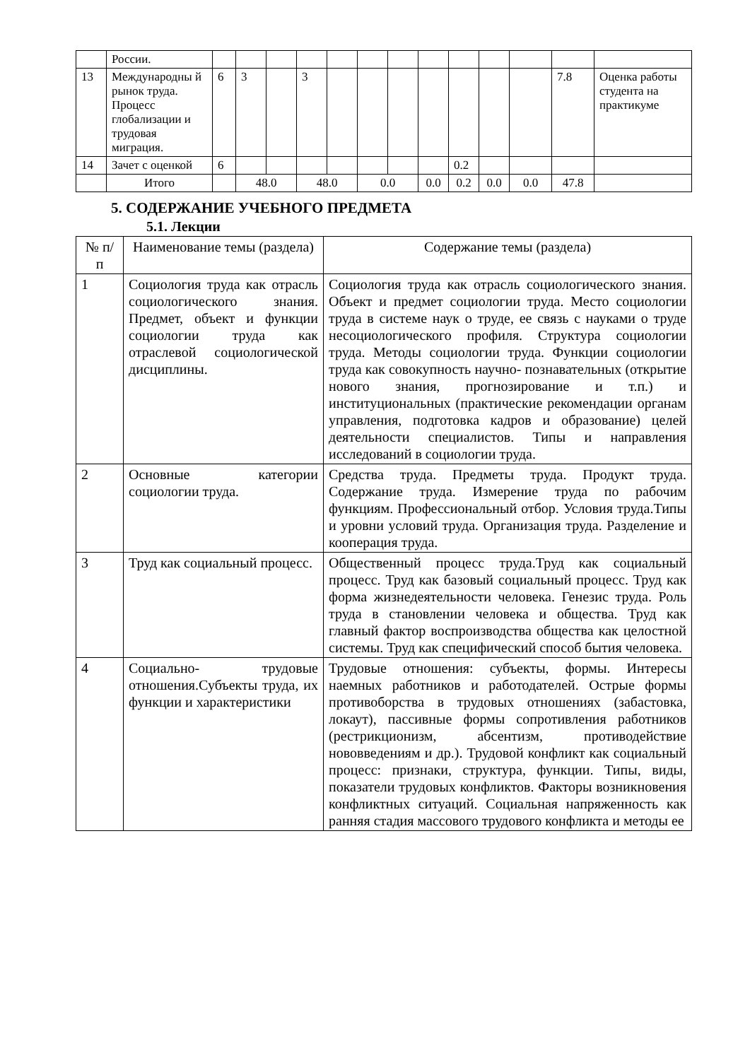| | России. | | | | | | | | | | | | | |
| 13 | Международны й рынок труда. Процесс глобализации и трудовая миграция. | 6 | 3 | | 3 | | | | | | | | 7.8 | Оценка работы студента на практикуме |
| 14 | Зачет с оценкой | 6 | | | | | | | | 0.2 | | | | |
| | Итого | | 48.0 | | 48.0 | | 0.0 | | 0.0 | 0.2 | 0.0 | 0.0 | 47.8 | |
5. СОДЕРЖАНИЕ УЧЕБНОГО ПРЕДМЕТА
5.1. Лекции
| № п/ п | Наименование темы (раздела) | Содержание темы (раздела) |
| --- | --- | --- |
| 1 | Социология труда как отрасль социологического знания. Предмет, объект и функции социологии труда как отраслевой социологической дисциплины. | Социология труда как отрасль социологического знания. Объект и предмет социологии труда. Место социологии труда в системе наук о труде, ее связь с науками о труде несоциологического профиля. Структура социологии труда. Методы социологии труда. Функции социологии труда как совокупность научно- познавательных (открытие нового знания, прогнозирование и т.п.) и институциональных (практические рекомендации органам управления, подготовка кадров и образование) целей деятельности специалистов. Типы и направления исследований в социологии труда. |
| 2 | Основные категории социологии труда. | Средства труда. Предметы труда. Продукт труда. Содержание труда. Измерение труда по рабочим функциям. Профессиональный отбор. Условия труда.Типы и уровни условий труда. Организация труда. Разделение и кооперация труда. |
| 3 | Труд как социальный процесс. | Общественный процесс труда.Труд как социальный процесс. Труд как базовый социальный процесс. Труд как форма жизнедеятельности человека. Генезис труда. Роль труда в становлении человека и общества. Труд как главный фактор воспроизводства общества как целостной системы. Труд как специфический способ бытия человека. |
| 4 | Социально- трудовые отношения.Субъекты труда, их функции и характеристики | Трудовые отношения: субъекты, формы. Интересы наемных работников и работодателей. Острые формы противоборства в трудовых отношениях (забастовка, локаут), пассивные формы сопротивления работников (рестрикционизм, абсентизм, противодействие нововведениям и др.). Трудовой конфликт как социальный процесс: признаки, структура, функции. Типы, виды, показатели трудовых конфликтов. Факторы возникновения конфликтных ситуаций. Социальная напряженность как ранняя стадия массового трудового конфликта и методы ее |